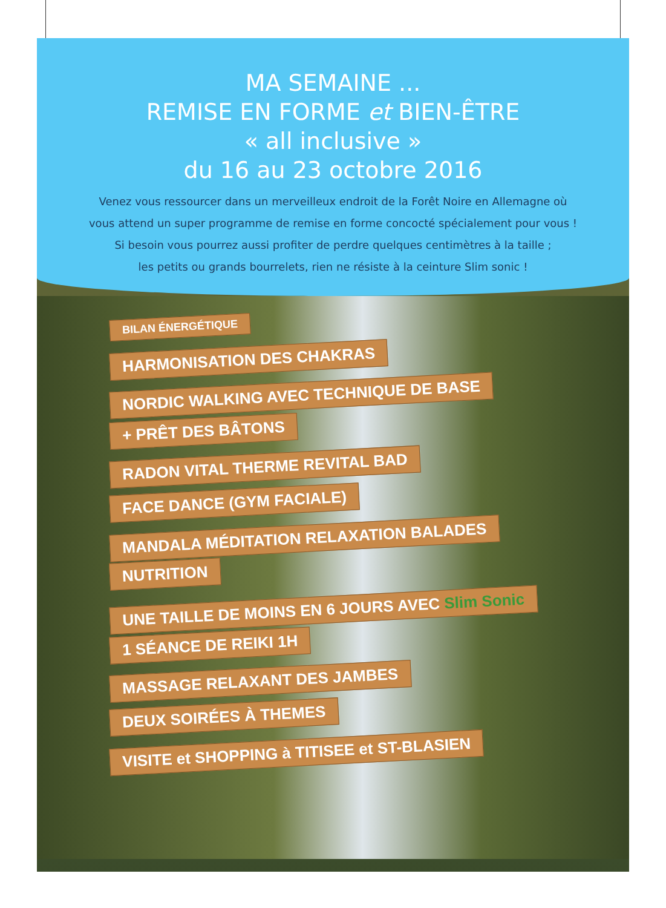MA SEMAINE ...
REMISE EN FORME et BIEN-ÊTRE
« all inclusive »
du 16 au 23 octobre 2016
Venez vous ressourcer dans un merveilleux endroit de la Forêt Noire en Allemagne où
vous attend un super programme de remise en forme concocté spécialement pour vous !
Si besoin vous pourrez aussi profiter de perdre quelques centimètres à la taille ;
les petits ou grands bourrelets, rien ne résiste à la ceinture Slim sonic !
BILAN ÉNERGÉTIQUE
HARMONISATION DES CHAKRAS
NORDIC WALKING AVEC TECHNIQUE DE BASE
+ PRÊT DES BÂTONS
RADON VITAL THERME REVITAL BAD
FACE DANCE (GYM FACIALE)
MANDALA MÉDITATION RELAXATION BALADES
NUTRITION
UNE TAILLE DE MOINS EN 6 JOURS AVEC Slim Sonic
1 SÉANCE DE REIKI 1H
MASSAGE RELAXANT DES JAMBES
DEUX SOIRÉES À THEMES
VISITE et SHOPPING à TITISEE et ST-BLASIEN